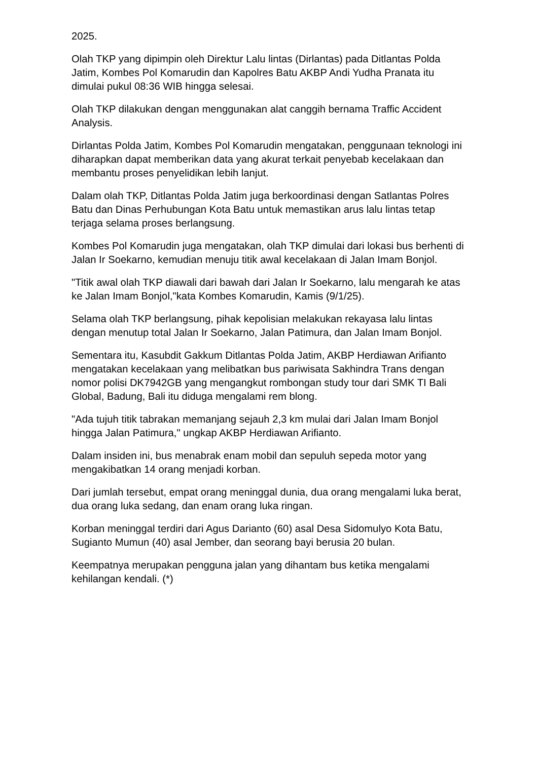2025.
Olah TKP yang dipimpin oleh Direktur Lalu lintas (Dirlantas) pada Ditlantas Polda Jatim, Kombes Pol Komarudin dan Kapolres Batu AKBP Andi Yudha Pranata itu dimulai pukul 08:36 WIB hingga selesai.
Olah TKP dilakukan dengan menggunakan alat canggih bernama Traffic Accident Analysis.
Dirlantas Polda Jatim, Kombes Pol Komarudin mengatakan, penggunaan teknologi ini diharapkan dapat memberikan data yang akurat terkait penyebab kecelakaan dan membantu proses penyelidikan lebih lanjut.
Dalam olah TKP, Ditlantas Polda Jatim juga berkoordinasi dengan Satlantas Polres Batu dan Dinas Perhubungan Kota Batu untuk memastikan arus lalu lintas tetap terjaga selama proses berlangsung.
Kombes Pol Komarudin juga mengatakan, olah TKP dimulai dari lokasi bus berhenti di Jalan Ir Soekarno, kemudian menuju titik awal kecelakaan di Jalan Imam Bonjol.
"Titik awal olah TKP diawali dari bawah dari Jalan Ir Soekarno, lalu mengarah ke atas ke Jalan Imam Bonjol,"kata Kombes Komarudin, Kamis (9/1/25).
Selama olah TKP berlangsung, pihak kepolisian melakukan rekayasa lalu lintas dengan menutup total Jalan Ir Soekarno, Jalan Patimura, dan Jalan Imam Bonjol.
Sementara itu, Kasubdit Gakkum Ditlantas Polda Jatim, AKBP Herdiawan Arifianto mengatakan kecelakaan yang melibatkan bus pariwisata Sakhindra Trans dengan nomor polisi DK7942GB yang mengangkut rombongan study tour dari SMK TI Bali Global, Badung, Bali itu diduga mengalami rem blong.
"Ada tujuh titik tabrakan memanjang sejauh 2,3 km mulai dari Jalan Imam Bonjol hingga Jalan Patimura," ungkap AKBP Herdiawan Arifianto.
Dalam insiden ini, bus menabrak enam mobil dan sepuluh sepeda motor yang mengakibatkan 14 orang menjadi korban.
Dari jumlah tersebut, empat orang meninggal dunia, dua orang mengalami luka berat, dua orang luka sedang, dan enam orang luka ringan.
Korban meninggal terdiri dari Agus Darianto (60) asal Desa Sidomulyo Kota Batu, Sugianto Mumun (40) asal Jember, dan seorang bayi berusia 20 bulan.
Keempatnya merupakan pengguna jalan yang dihantam bus ketika mengalami kehilangan kendali. (*)